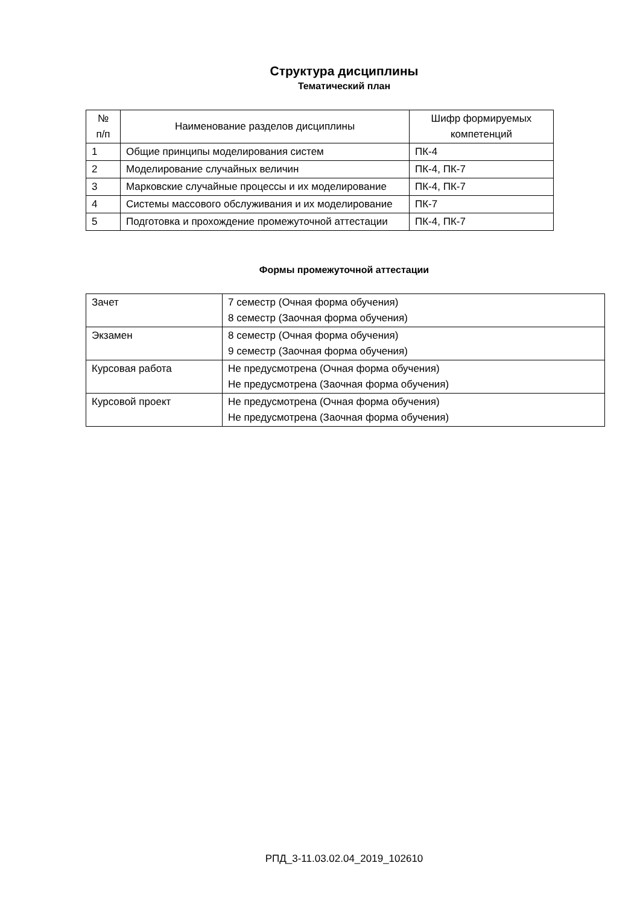Структура дисциплины
Тематический план
| № п/п | Наименование разделов дисциплины | Шифр формируемых компетенций |
| 1 | Общие принципы моделирования систем | ПК-4 |
| 2 | Моделирование случайных величин | ПК-4, ПК-7 |
| 3 | Марковские случайные процессы и их моделирование | ПК-4, ПК-7 |
| 4 | Системы массового обслуживания и их моделирование | ПК-7 |
| 5 | Подготовка и прохождение промежуточной аттестации | ПК-4, ПК-7 |
Формы промежуточной аттестации
| Зачет | 7 семестр (Очная форма обучения) 8 семестр (Заочная форма обучения) |
| Экзамен | 8 семестр (Очная форма обучения) 9 семестр (Заочная форма обучения) |
| Курсовая работа | Не предусмотрена (Очная форма обучения) Не предусмотрена (Заочная форма обучения) |
| Курсовой проект | Не предусмотрена (Очная форма обучения) Не предусмотрена (Заочная форма обучения) |
РПД_3-11.03.02.04_2019_102610